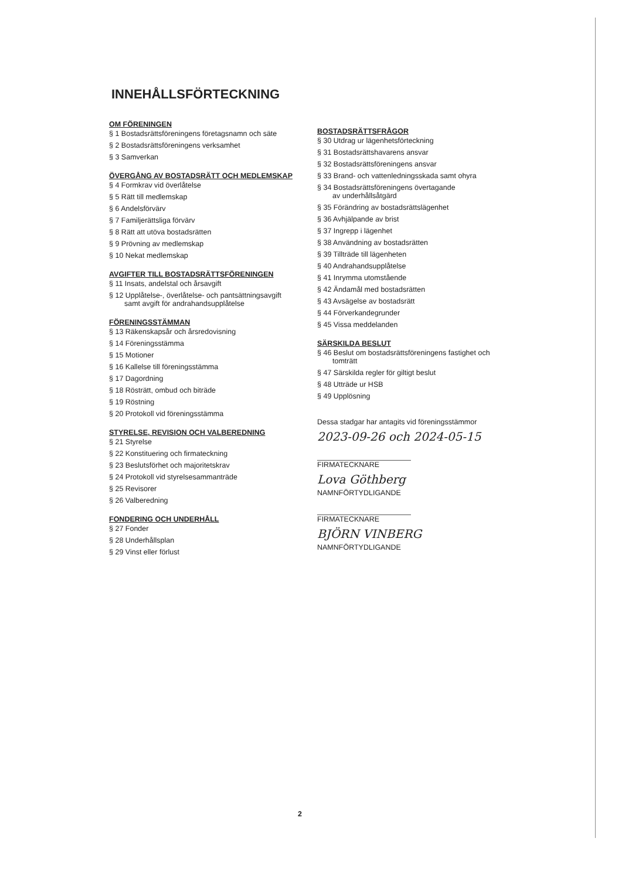INNEHÅLLSFÖRTECKNING
OM FÖRENINGEN
§ 1 Bostadsrättsföreningens företagsnamn och säte
§ 2 Bostadsrättsföreningens verksamhet
§ 3 Samverkan
ÖVERGÅNG AV BOSTADSRÄTT OCH MEDLEMSKAP
§ 4 Formkrav vid överlåtelse
§ 5 Rätt till medlemskap
§ 6 Andelsförvärv
§ 7 Familjerättsliga förvärv
§ 8 Rätt att utöva bostadsrätten
§ 9 Prövning av medlemskap
§ 10 Nekat medlemskap
AVGIFTER TILL BOSTADSRÄTTSFÖRENINGEN
§ 11 Insats, andelstal och årsavgift
§ 12 Upplåtelse-, överlåtelse- och pantsättningsavgift
samt avgift för andrahandsupplåtelse
FÖRENINGSSTÄMMAN
§ 13 Räkenskapsår och årsredovisning
§ 14 Föreningsstämma
§ 15 Motioner
§ 16 Kallelse till föreningsstämma
§ 17 Dagordning
§ 18 Rösträtt, ombud och biträde
§ 19 Röstning
§ 20 Protokoll vid föreningsstämma
STYRELSE, REVISION OCH VALBEREDNING
§ 21 Styrelse
§ 22 Konstituering och firmateckning
§ 23 Beslutsförhet och majoritetskrav
§ 24 Protokoll vid styrelsesammanträde
§ 25 Revisorer
§ 26 Valberedning
FONDERING OCH UNDERHÅLL
§ 27 Fonder
§ 28 Underhållsplan
§ 29 Vinst eller förlust
BOSTADSRÄTTSFRÅGOR
§ 30 Utdrag ur lägenhetsförteckning
§ 31 Bostadsrättshavarens ansvar
§ 32 Bostadsrättsföreningens ansvar
§ 33 Brand- och vattenledningsskada samt ohyra
§ 34 Bostadsrättsföreningens övertagande
av underhållsåtgärd
§ 35 Förändring av bostadsrättslägenhet
§ 36 Avhjälpande av brist
§ 37 Ingrepp i lägenhet
§ 38 Användning av bostadsrätten
§ 39 Tillträde till lägenheten
§ 40 Andrahandsupplåtelse
§ 41 Inrymma utomstående
§ 42 Ändamål med bostadsrätten
§ 43 Avsägelse av bostadsrätt
§ 44 Förverkandegrunder
§ 45 Vissa meddelanden
SÄRSKILDA BESLUT
§ 46 Beslut om bostadsrättsföreningens fastighet och
tomträtt
§ 47 Särskilda regler för giltigt beslut
§ 48 Utträde ur HSB
§ 49 Upplösning
Dessa stadgar har antagits vid föreningsstämmor
2023-09-26 och 2024-05-15
FIRMATECKNARE
Lova Göthberg
NAMNFÖRTYDLIGANDE
FIRMATECKNARE
BJÖRN VINBERG
NAMNFÖRTYDLIGANDE
2